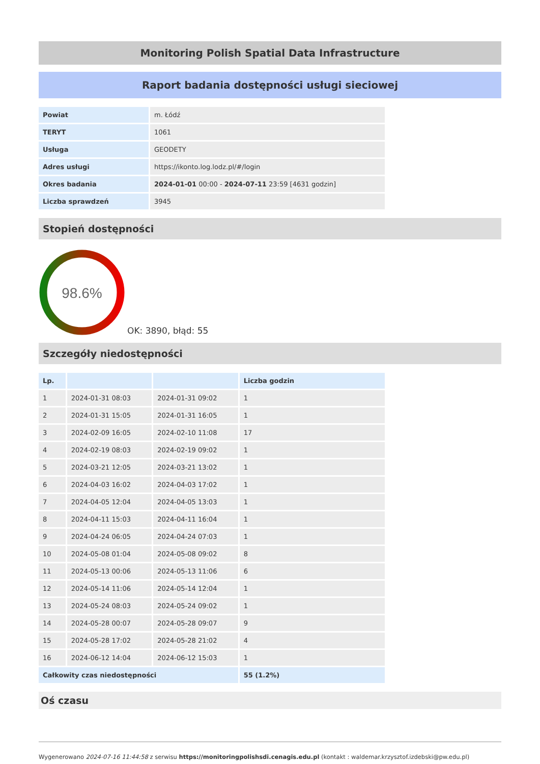Monitoring Polish Spatial Data Infrastructure
Raport badania dostępności usługi sieciowej
| Powiat | m. Łódź |
| TERYT | 1061 |
| Usługa | GEODETY |
| Adres usługi | https://ikonto.log.lodz.pl/#/login |
| Okres badania | 2024-01-01 00:00 - 2024-07-11 23:59 [4631 godzin] |
| Liczba sprawdzeń | 3945 |
Stopień dostępności
98.6%
OK: 3890, błąd: 55
Szczegóły niedostępności
| Lp. | | | Liczba godzin |
| --- | --- | --- | --- |
| 1 | 2024-01-31 08:03 | 2024-01-31 09:02 | 1 |
| 2 | 2024-01-31 15:05 | 2024-01-31 16:05 | 1 |
| 3 | 2024-02-09 16:05 | 2024-02-10 11:08 | 17 |
| 4 | 2024-02-19 08:03 | 2024-02-19 09:02 | 1 |
| 5 | 2024-03-21 12:05 | 2024-03-21 13:02 | 1 |
| 6 | 2024-04-03 16:02 | 2024-04-03 17:02 | 1 |
| 7 | 2024-04-05 12:04 | 2024-04-05 13:03 | 1 |
| 8 | 2024-04-11 15:03 | 2024-04-11 16:04 | 1 |
| 9 | 2024-04-24 06:05 | 2024-04-24 07:03 | 1 |
| 10 | 2024-05-08 01:04 | 2024-05-08 09:02 | 8 |
| 11 | 2024-05-13 00:06 | 2024-05-13 11:06 | 6 |
| 12 | 2024-05-14 11:06 | 2024-05-14 12:04 | 1 |
| 13 | 2024-05-24 08:03 | 2024-05-24 09:02 | 1 |
| 14 | 2024-05-28 00:07 | 2024-05-28 09:07 | 9 |
| 15 | 2024-05-28 17:02 | 2024-05-28 21:02 | 4 |
| 16 | 2024-06-12 14:04 | 2024-06-12 15:03 | 1 |
| Całkowity czas niedostępności | | | 55 (1.2%) |
Oś czasu
Wygenerowano 2024-07-16 11:44:58 z serwisu https://monitoringpolishsdi.cenagis.edu.pl (kontakt : waldemar.krzysztof.izdebski@pw.edu.pl)